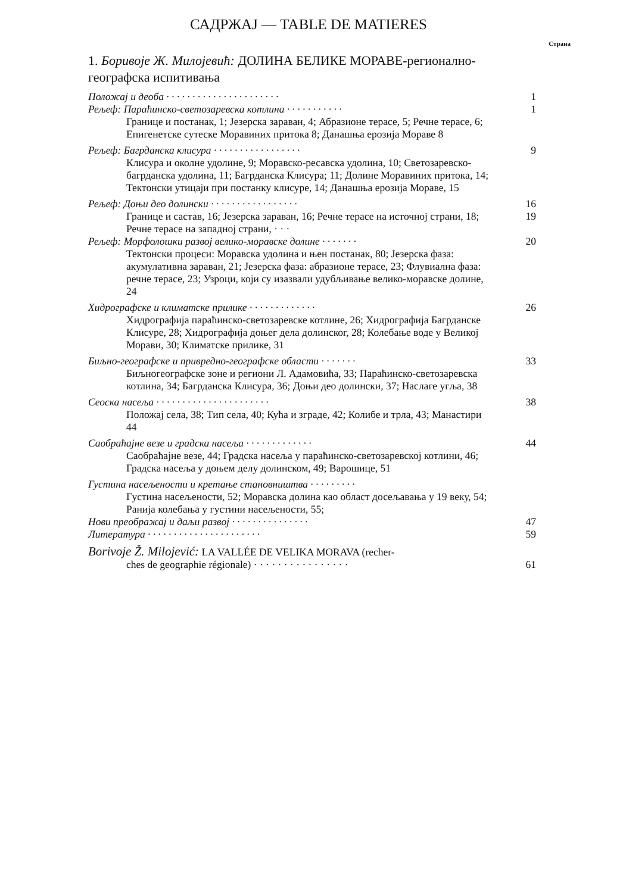САДРЖАЈ — TABLE DE MATIERES
Страна
1. Боривоје Ж. Милојевић: ДОЛИНА БЕЛИКЕ МОРАВЕ-регионално-географска испитивања
Положај и деоба · · · · · · · · · · · · · · · · · · · · · · 1
Рељеф: Параћинско-светозаревска котлина · · · · · · · · · · · 1
Границе и постанак, 1; Језерска зараван, 4; Абразионе терасе, 5; Речне терасе, 6; Епигенетске сутеске Моравиних притока 8; Данашња ерозија Мораве 8
Рељеф: Багрданска клисура · · · · · · · · · · · · · · · · · 9
Клисура и околне удолине, 9; Моравско-ресавска удолина, 10; Светозаревско-багрданска удолина, 11; Багрданска Клисура; 11; Долине Моравиних притока, 14; Тектонски утицаји при постанку клисуре, 14; Данашња ерозија Мораве, 15
Рељеф: Доњи део долински · · · · · · · · · · · · · · · · · 16
Границе и састав, 16; Језерска зараван, 16; Речне терасе на источној страни, 18; Речне терасе на западној страни, · · · 19
Рељеф: Морфолошки развој велико-моравске долине · · · · · · · 20
Тектонски процеси: Моравска удолина и њен постанак, 80; Језерска фаза: акумулативна зараван, 21; Језерска фаза: абразионе терасе, 23; Флувиална фаза: речне терасе, 23; Узроци, који су изазвали удубљивање велико-моравске долине, 24
Хидрографске и климатске прилике · · · · · · · · · · · · · 26
Хидрографија параћинско-светозаревске котлине, 26; Хидрографија Багрданске Клисуре, 28; Хидрографија доњег дела долинског, 28; Колебање воде у Великој Морави, 30; Климатске прилике, 31
Биљно-географске и привредно-географске области · · · · · · · 33
Биљногеографске зоне и региони Л. Адамовића, 33; Параћинско-светозаревска котлина, 34; Багрданска Клисура, 36; Доњи део долински, 37; Наслаге угља, 38
Сеоска насеља · · · · · · · · · · · · · · · · · · · · · · 38
Положај села, 38; Тип села, 40; Кућа и зграде, 42; Колибе и трла, 43; Манастири 44
Саобраћајне везе и градска насеља · · · · · · · · · · · · · 44
Саобраћајне везе, 44; Градска насеља у параћинско-светозаревској котлини, 46; Градска насеља у доњем делу долинском, 49; Варошице, 51
Густина насељености и кретање становништва · · · · · · · · ·
Густина насељености, 52; Моравска долина као област досељавања у 19 веку, 54; Ранија колебања у густини насељености, 55;
Нови преображај и даљи развој · · · · · · · · · · · · · · · 47
Литература · · · · · · · · · · · · · · · · · · · · · · 59
Borivoje Ž. Milojević: LA VALLÉE DE VELIKA MORAVA (recher-
ches de geographie régionale) · · · · · · · · · · · · · · · · 61